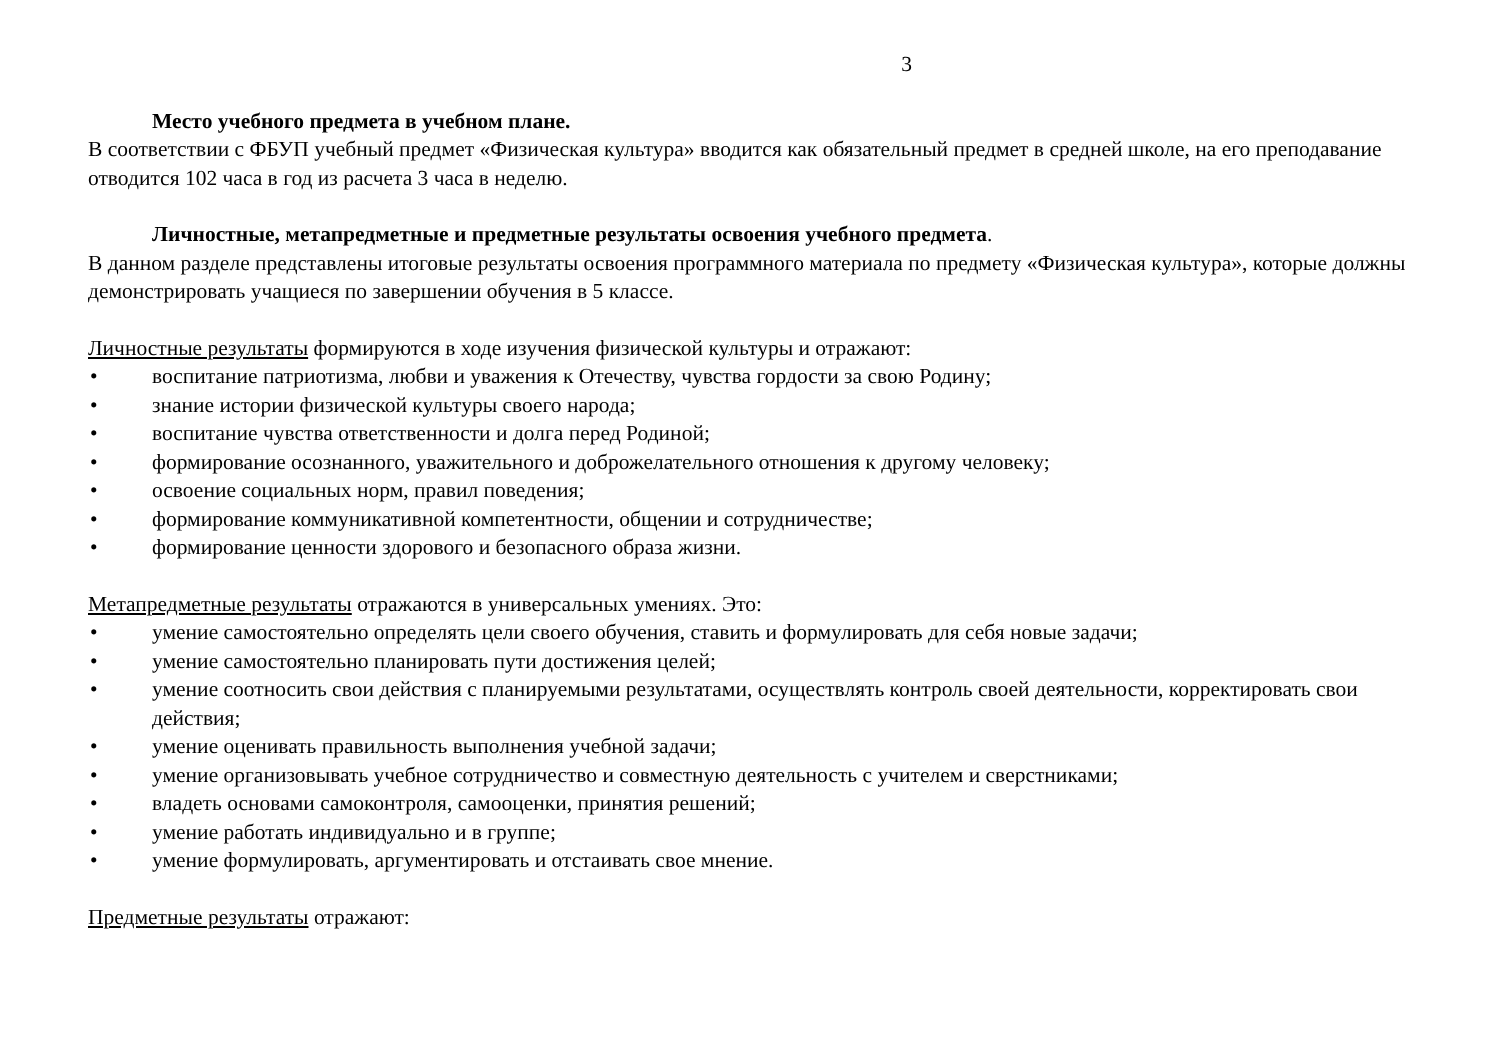3
Место учебного предмета в учебном плане.
В соответствии с ФБУП учебный предмет «Физическая культура» вводится как обязательный предмет в средней школе, на его преподавание отводится 102 часа в год из расчета 3 часа в неделю.
Личностные, метапредметные и предметные результаты освоения учебного предмета.
В данном разделе представлены итоговые результаты освоения программного материала по предмету «Физическая культура», которые должны демонстрировать учащиеся по завершении обучения в 5 классе.
Личностные результаты формируются в ходе изучения физической культуры и отражают:
• воспитание патриотизма, любви и уважения к Отечеству, чувства гордости за свою Родину;
• знание истории физической культуры своего народа;
• воспитание чувства ответственности и долга перед Родиной;
• формирование осознанного, уважительного и доброжелательного отношения к другому человеку;
• освоение социальных норм, правил поведения;
• формирование коммуникативной компетентности, общении и сотрудничестве;
• формирование ценности здорового и безопасного образа жизни.
Метапредметные результаты отражаются в универсальных умениях. Это:
• умение самостоятельно определять цели своего обучения, ставить и формулировать для себя новые задачи;
• умение самостоятельно планировать пути достижения целей;
• умение соотносить свои действия с планируемыми результатами, осуществлять контроль своей деятельности, корректировать свои действия;
• умение оценивать правильность выполнения учебной задачи;
• умение организовывать учебное сотрудничество и совместную деятельность с учителем и сверстниками;
• владеть основами самоконтроля, самооценки, принятия решений;
• умение работать индивидуально и в группе;
• умение формулировать, аргументировать и отстаивать свое мнение.
Предметные результаты отражают: